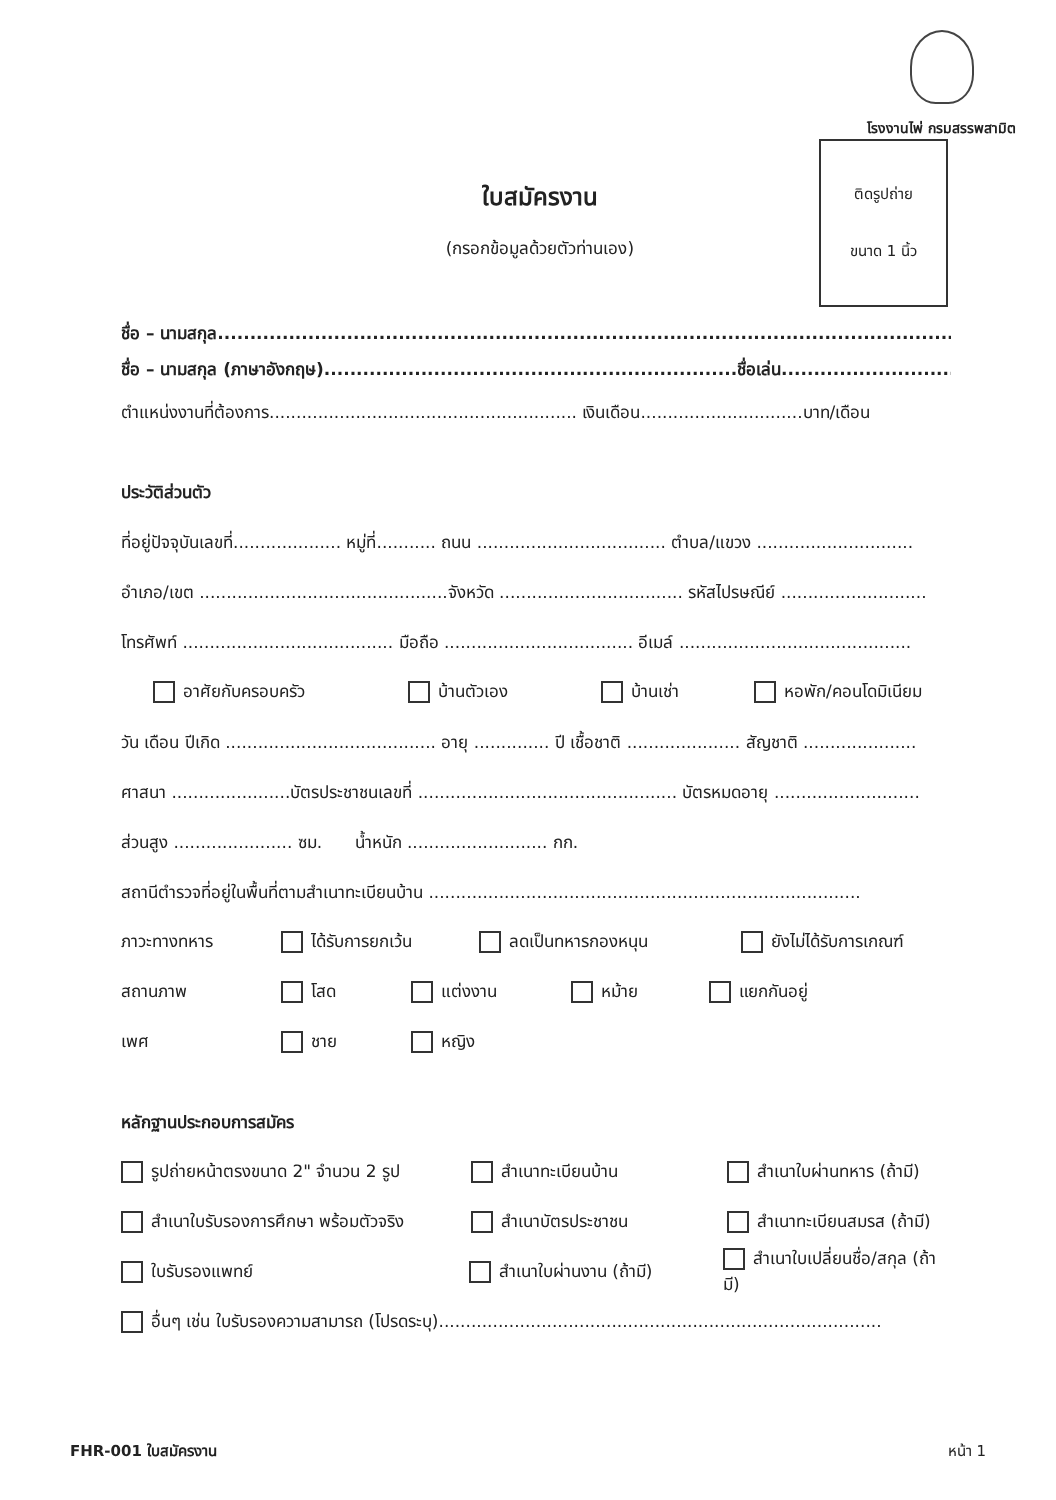โรงงานไพ่ กรมสรรพสามิต
ติดรูปถ่าย
ขนาด 1 นิ้ว
ใบสมัครงาน
(กรอกข้อมูลด้วยตัวท่านเอง)
ชื่อ – นามสกุล.....................................................................................................................
ชื่อ – นามสกุล (ภาษาอังกฤษ)................................................................ชื่อเล่น...........................
ตำแหน่งงานที่ต้องการ......................................................... เงินเดือน..............................บาท/เดือน
ประวัติส่วนตัว
ที่อยู่ปัจจุบันเลขที่.................... หมู่ที่........... ถนน ................................... ตำบล/แขวง .............................
อำเภอ/เขต ..............................................จังหวัด .................................. รหัสไปรษณีย์ ...........................
โทรศัพท์ ....................................... มือถือ ................................... อีเมล์ ...........................................
อาศัยกับครอบครัว บ้านตัวเอง บ้านเช่า หอพัก/คอนโดมิเนียม
วัน เดือน ปีเกิด ....................................... อายุ .............. ปี เชื้อชาติ ..................... สัญชาติ .....................
ศาสนา ......................บัตรประชาชนเลขที่ ................................................ บัตรหมดอายุ ...........................
ส่วนสูง ...................... ซม. น้ำหนัก .......................... กก.
สถานีตำรวจที่อยู่ในพื้นที่ตามสำเนาทะเบียนบ้าน ................................................................................
ภาวะทางทหาร ได้รับการยกเว้น ลดเป็นทหารกองหนุน ยังไม่ได้รับการเกณฑ์
สถานภาพ โสด แต่งงาน หม้าย แยกกันอยู่
เพศ ชาย หญิง
หลักฐานประกอบการสมัคร
รูปถ่ายหน้าตรงขนาด 2" จำนวน 2 รูป สำเนาทะเบียนบ้าน สำเนาใบผ่านทหาร (ถ้ามี)
สำเนาใบรับรองการศึกษา พร้อมตัวจริง สำเนาบัตรประชาชน สำเนาทะเบียนสมรส (ถ้ามี)
ใบรับรองแพทย์ สำเนาใบผ่านงาน (ถ้ามี) สำเนาใบเปลี่ยนชื่อ/สกุล (ถ้ามี)
อื่นๆ เช่น ใบรับรองความสามารถ (โปรดระบุ)..................................................................................
FHR-001 ใบสมัครงาน หน้า 1